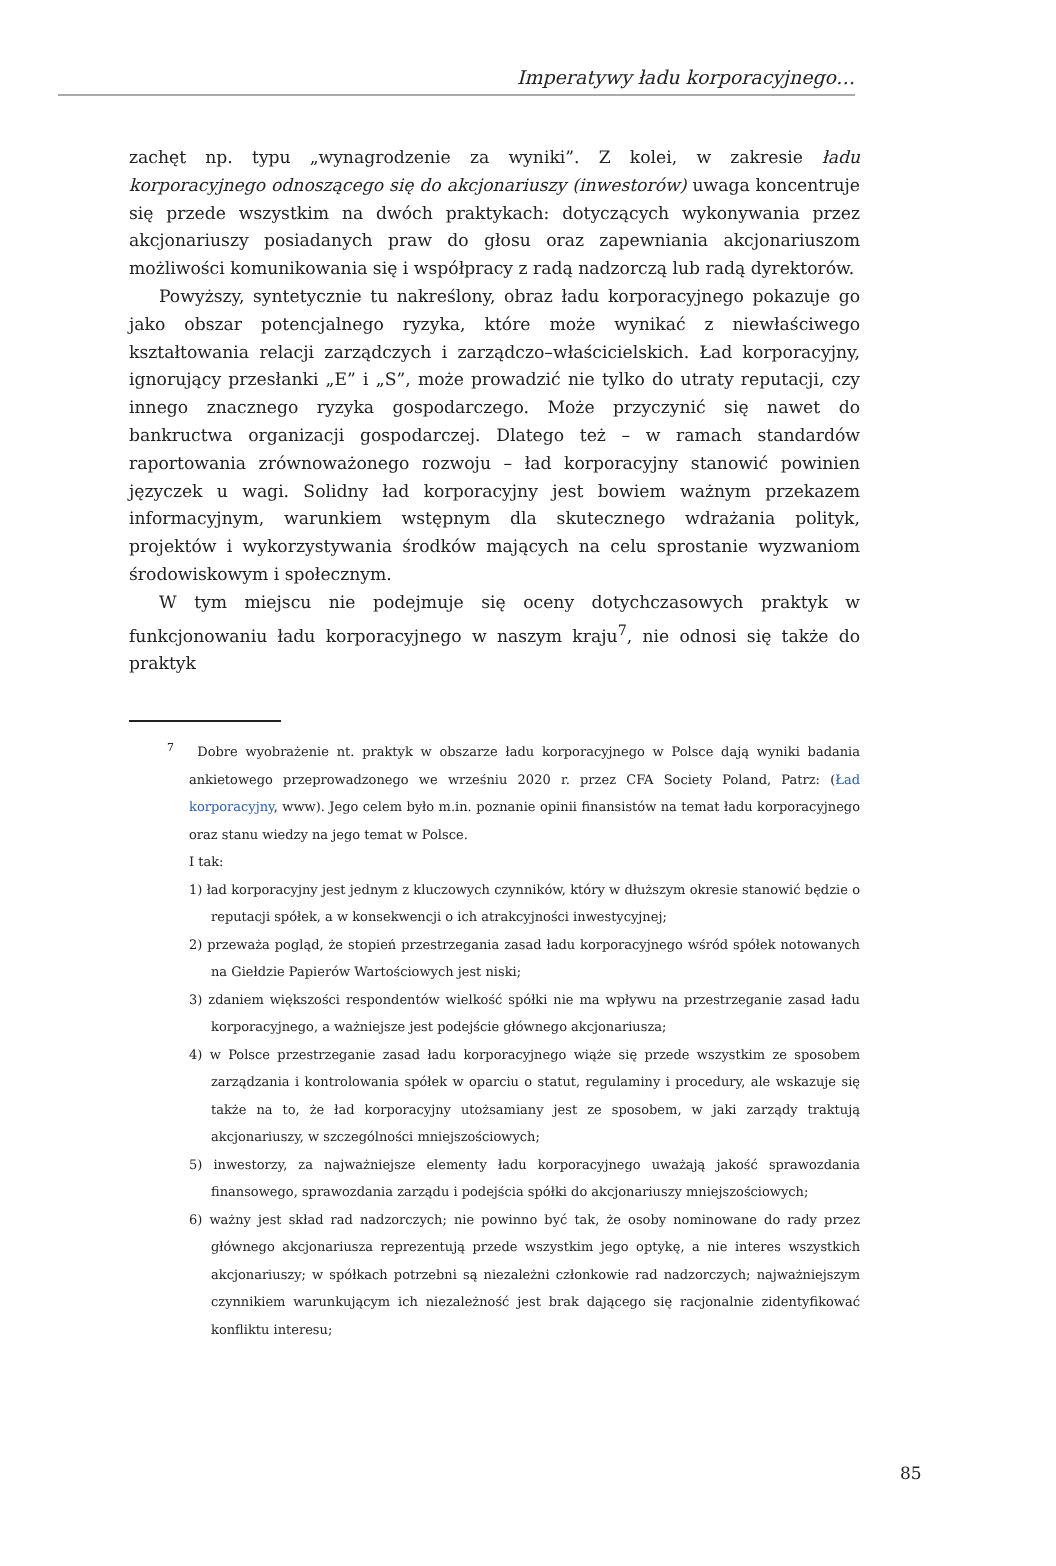Imperatywy ładu korporacyjnego…
zachęt np. typu „wynagrodzenie za wyniki”. Z kolei, w zakresie ładu korporacyjnego odnoszącego się do akcjonariuszy (inwestorów) uwaga koncentruje się przede wszystkim na dwóch praktykach: dotyczących wykonywania przez akcjonariuszy posiadanych praw do głosu oraz zapewniania akcjonariuszom możliwości komunikowania się i współpracy z radą nadzorczą lub radą dyrektorów.
Powyższy, syntetycznie tu nakreślony, obraz ładu korporacyjnego pokazuje go jako obszar potencjalnego ryzyka, które może wynikać z niewłaściwego kształtowania relacji zarządczych i zarządczo–właścicielskich. Ład korporacyjny, ignorujący przesłanki „E” i „S”, może prowadzić nie tylko do utraty reputacji, czy innego znacznego ryzyka gospodarczego. Może przyczynić się nawet do bankructwa organizacji gospodarczej. Dlatego też – w ramach standardów raportowania zrównoważonego rozwoju – ład korporacyjny stanowić powinien języczek u wagi. Solidny ład korporacyjny jest bowiem ważnym przekazem informacyjnym, warunkiem wstępnym dla skutecznego wdrażania polityk, projektów i wykorzystywania środków mających na celu sprostanie wyzwaniom środowiskowym i społecznym.
W tym miejscu nie podejmuje się oceny dotychczasowych praktyk w funkcjonowaniu ładu korporacyjnego w naszym kraju<sup>7</sup>, nie odnosi się także do praktyk
<sup>7</sup> Dobre wyobrażenie nt. praktyk w obszarze ładu korporacyjnego w Polsce dają wyniki badania ankietowego przeprowadzonego we wrześniu 2020 r. przez CFA Society Poland, Patrz: (Ład korporacyjny, www). Jego celem było m.in. poznanie opinii finansistów na temat ładu korporacyjnego oraz stanu wiedzy na jego temat w Polsce.
I tak:
1) ład korporacyjny jest jednym z kluczowych czynników, który w dłuższym okresie stanowić będzie o reputacji spółek, a w konsekwencji o ich atrakcyjności inwestycyjnej;
2) przeważa pogląd, że stopień przestrzegania zasad ładu korporacyjnego wśród spółek notowanych na Giełdzie Papierów Wartościowych jest niski;
3) zdaniem większości respondentów wielkość spółki nie ma wpływu na przestrzeganie zasad ładu korporacyjnego, a ważniejsze jest podejście głównego akcjonariusza;
4) w Polsce przestrzeganie zasad ładu korporacyjnego wiąże się przede wszystkim ze sposobem zarządzania i kontrolowania spółek w oparciu o statut, regulaminy i procedury, ale wskazuje się także na to, że ład korporacyjny utożsamiany jest ze sposobem, w jaki zarządy traktują akcjonariuszy, w szczególności mniejszościowych;
5) inwestorzy, za najważniejsze elementy ładu korporacyjnego uważają jakość sprawozdania finansowego, sprawozdania zarządu i podejścia spółki do akcjonariuszy mniejszościowych;
6) ważny jest skład rad nadzorczych; nie powinno być tak, że osoby nominowane do rady przez głównego akcjonariusza reprezentują przede wszystkim jego optykę, a nie interes wszystkich akcjonariuszy; w spółkach potrzebni są niezależni członkowie rad nadzorczych; najważniejszym czynnikiem warunkującym ich niezależność jest brak dającego się racjonalnie zidentyfikować konfliktu interesu;
85